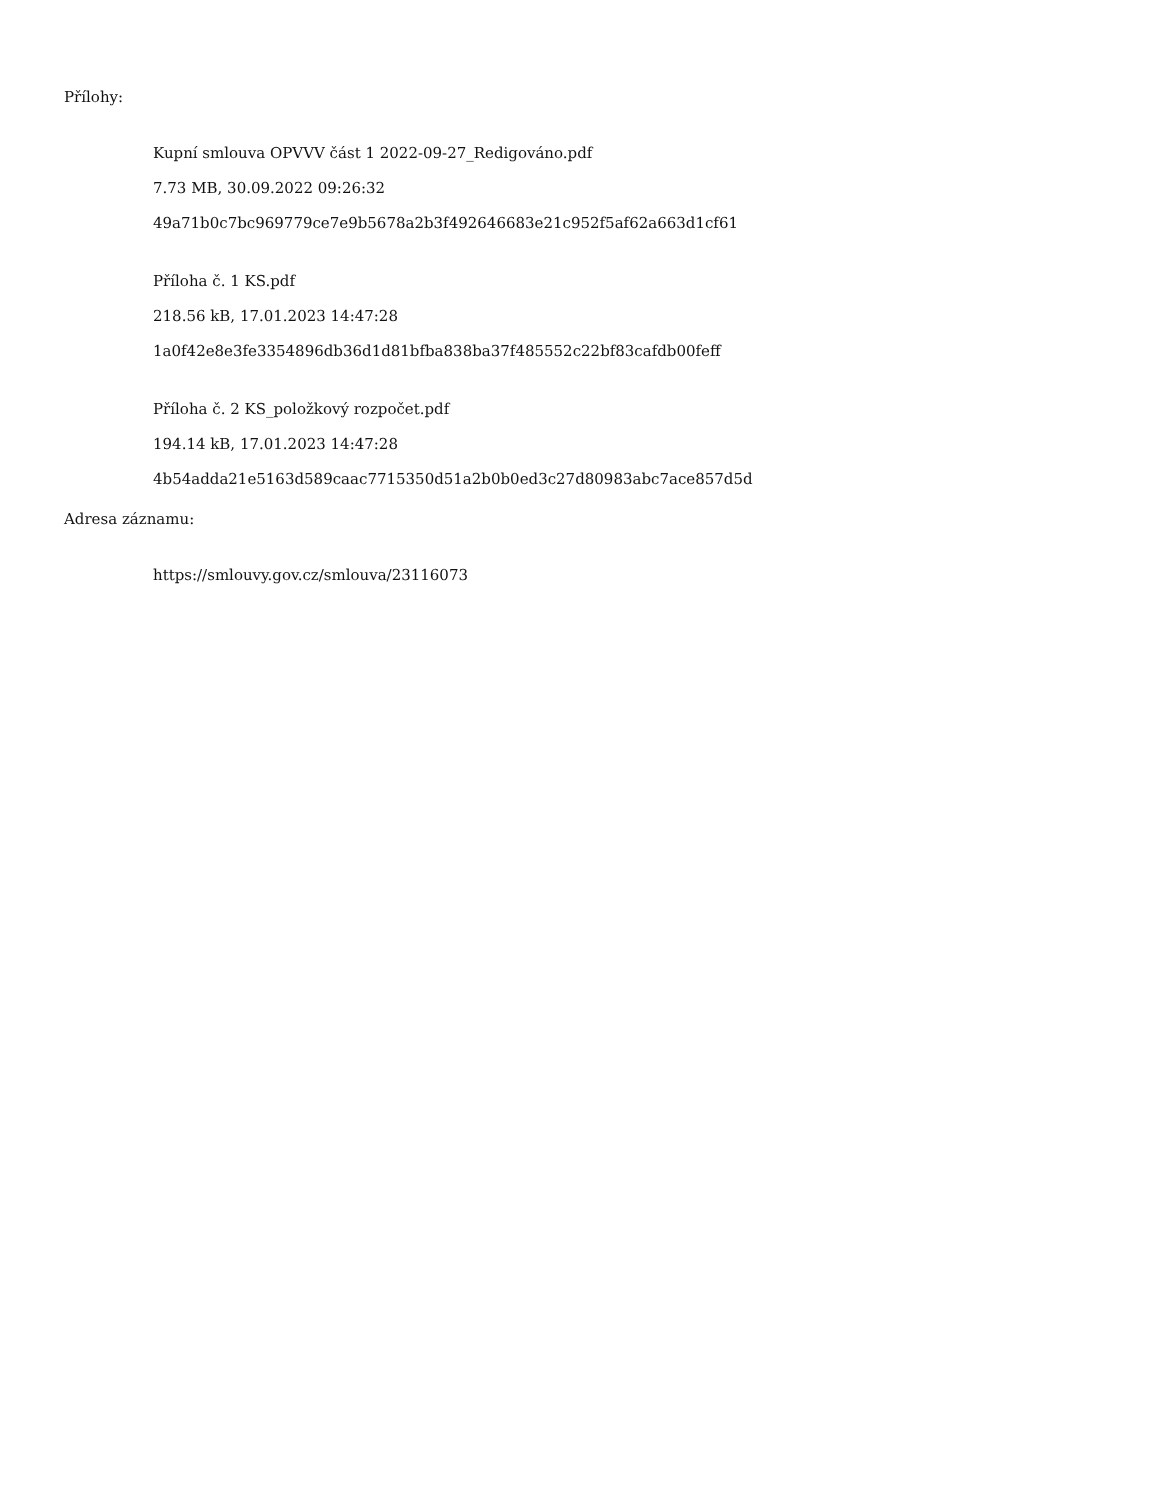Přílohy:
Kupní smlouva OPVVV část 1 2022-09-27_Redigováno.pdf
7.73 MB, 30.09.2022 09:26:32
49a71b0c7bc969779ce7e9b5678a2b3f492646683e21c952f5af62a663d1cf61
Příloha č. 1 KS.pdf
218.56 kB, 17.01.2023 14:47:28
1a0f42e8e3fe3354896db36d1d81bfba838ba37f485552c22bf83cafdb00feff
Příloha č. 2 KS_položkový rozpočet.pdf
194.14 kB, 17.01.2023 14:47:28
4b54adda21e5163d589caac7715350d51a2b0b0ed3c27d80983abc7ace857d5d
Adresa záznamu:
https://smlouvy.gov.cz/smlouva/23116073